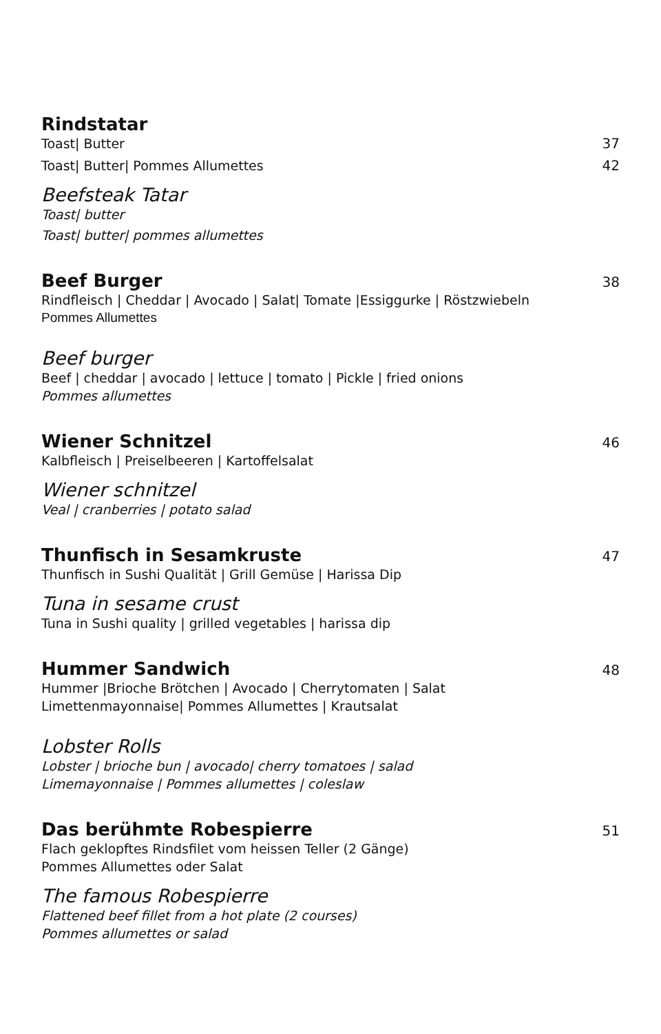Rindstatar
Toast| Butter 37
Toast| Butter| Pommes Allumettes 42
Beefsteak Tatar
Toast| butter
Toast| butter| pommes allumettes
Beef Burger 38
Rindfleisch | Cheddar | Avocado | Salat| Tomate |Essiggurke | Röstzwiebeln
Pommes Allumettes
Beef burger
Beef | cheddar | avocado | lettuce | tomato | Pickle | fried onions
Pommes allumettes
Wiener Schnitzel 46
Kalbfleisch | Preiselbeeren | Kartoffelsalat
Wiener schnitzel
Veal | cranberries | potato salad
Thunfisch in Sesamkruste 47
Thunfisch in Sushi Qualität | Grill Gemüse | Harissa Dip
Tuna in sesame crust
Tuna in Sushi quality | grilled vegetables | harissa dip
Hummer Sandwich 48
Hummer |Brioche Brötchen | Avocado | Cherrytomaten | Salat
Limettenmayonnaise| Pommes Allumettes | Krautsalat
Lobster Rolls
Lobster | brioche bun | avocado| cherry tomatoes | salad
Limemayonnaise | Pommes allumettes | coleslaw
Das berühmte Robespierre 51
Flach geklopftes Rindsfilet vom heissen Teller (2 Gänge)
Pommes Allumettes oder Salat
The famous Robespierre
Flattened beef fillet from a hot plate (2 courses)
Pommes allumettes or salad